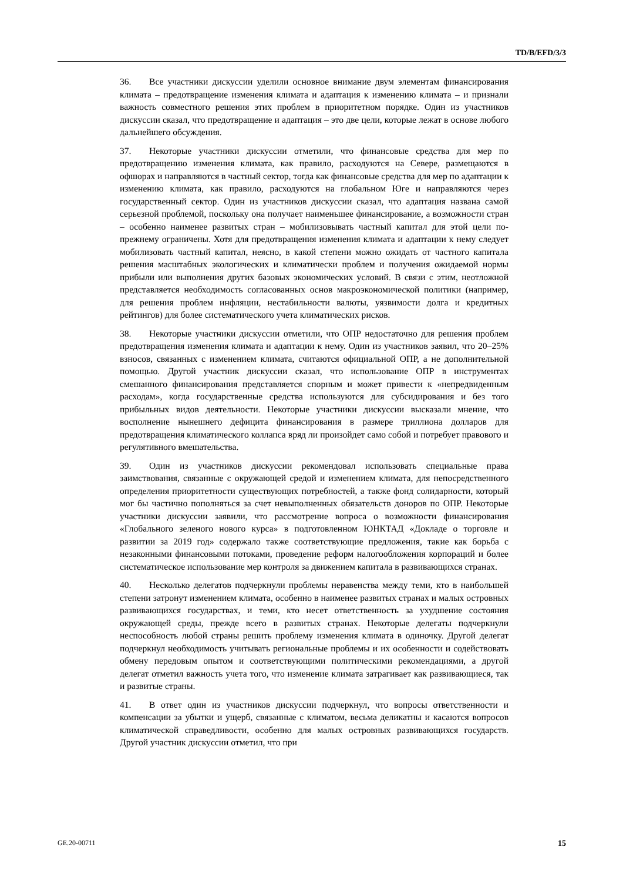TD/B/EFD/3/3
36. Все участники дискуссии уделили основное внимание двум элементам финансирования климата – предотвращение изменения климата и адаптация к изменению климата – и признали важность совместного решения этих проблем в приоритетном порядке. Один из участников дискуссии сказал, что предотвращение и адаптация – это две цели, которые лежат в основе любого дальнейшего обсуждения.
37. Некоторые участники дискуссии отметили, что финансовые средства для мер по предотвращению изменения климата, как правило, расходуются на Севере, размещаются в офшорах и направляются в частный сектор, тогда как финансовые средства для мер по адаптации к изменению климата, как правило, расходуются на глобальном Юге и направляются через государственный сектор. Один из участников дискуссии сказал, что адаптация названа самой серьезной проблемой, поскольку она получает наименьшее финансирование, а возможности стран – особенно наименее развитых стран – мобилизовывать частный капитал для этой цели по-прежнему ограничены. Хотя для предотвращения изменения климата и адаптации к нему следует мобилизовать частный капитал, неясно, в какой степени можно ожидать от частного капитала решения масштабных экологических и климатически проблем и получения ожидаемой нормы прибыли или выполнения других базовых экономических условий. В связи с этим, неотложной представляется необходимость согласованных основ макроэкономической политики (например, для решения проблем инфляции, нестабильности валюты, уязвимости долга и кредитных рейтингов) для более систематического учета климатических рисков.
38. Некоторые участники дискуссии отметили, что ОПР недостаточно для решения проблем предотвращения изменения климата и адаптации к нему. Один из участников заявил, что 20–25% взносов, связанных с изменением климата, считаются официальной ОПР, а не дополнительной помощью. Другой участник дискуссии сказал, что использование ОПР в инструментах смешанного финансирования представляется спорным и может привести к «непредвиденным расходам», когда государственные средства используются для субсидирования и без того прибыльных видов деятельности. Некоторые участники дискуссии высказали мнение, что восполнение нынешнего дефицита финансирования в размере триллиона долларов для предотвращения климатического коллапса вряд ли произойдет само собой и потребует правового и регулятивного вмешательства.
39. Один из участников дискуссии рекомендовал использовать специальные права заимствования, связанные с окружающей средой и изменением климата, для непосредственного определения приоритетности существующих потребностей, а также фонд солидарности, который мог бы частично пополняться за счет невыполненных обязательств доноров по ОПР. Некоторые участники дискуссии заявили, что рассмотрение вопроса о возможности финансирования «Глобального зеленого нового курса» в подготовленном ЮНКТАД «Докладе о торговле и развитии за 2019 год» содержало также соответствующие предложения, такие как борьба с незаконными финансовыми потоками, проведение реформ налогообложения корпораций и более систематическое использование мер контроля за движением капитала в развивающихся странах.
40. Несколько делегатов подчеркнули проблемы неравенства между теми, кто в наибольшей степени затронут изменением климата, особенно в наименее развитых странах и малых островных развивающихся государствах, и теми, кто несет ответственность за ухудшение состояния окружающей среды, прежде всего в развитых странах. Некоторые делегаты подчеркнули неспособность любой страны решить проблему изменения климата в одиночку. Другой делегат подчеркнул необходимость учитывать региональные проблемы и их особенности и содействовать обмену передовым опытом и соответствующими политическими рекомендациями, а другой делегат отметил важность учета того, что изменение климата затрагивает как развивающиеся, так и развитые страны.
41. В ответ один из участников дискуссии подчеркнул, что вопросы ответственности и компенсации за убытки и ущерб, связанные с климатом, весьма деликатны и касаются вопросов климатической справедливости, особенно для малых островных развивающихся государств. Другой участник дискуссии отметил, что при
GE.20-00711 15